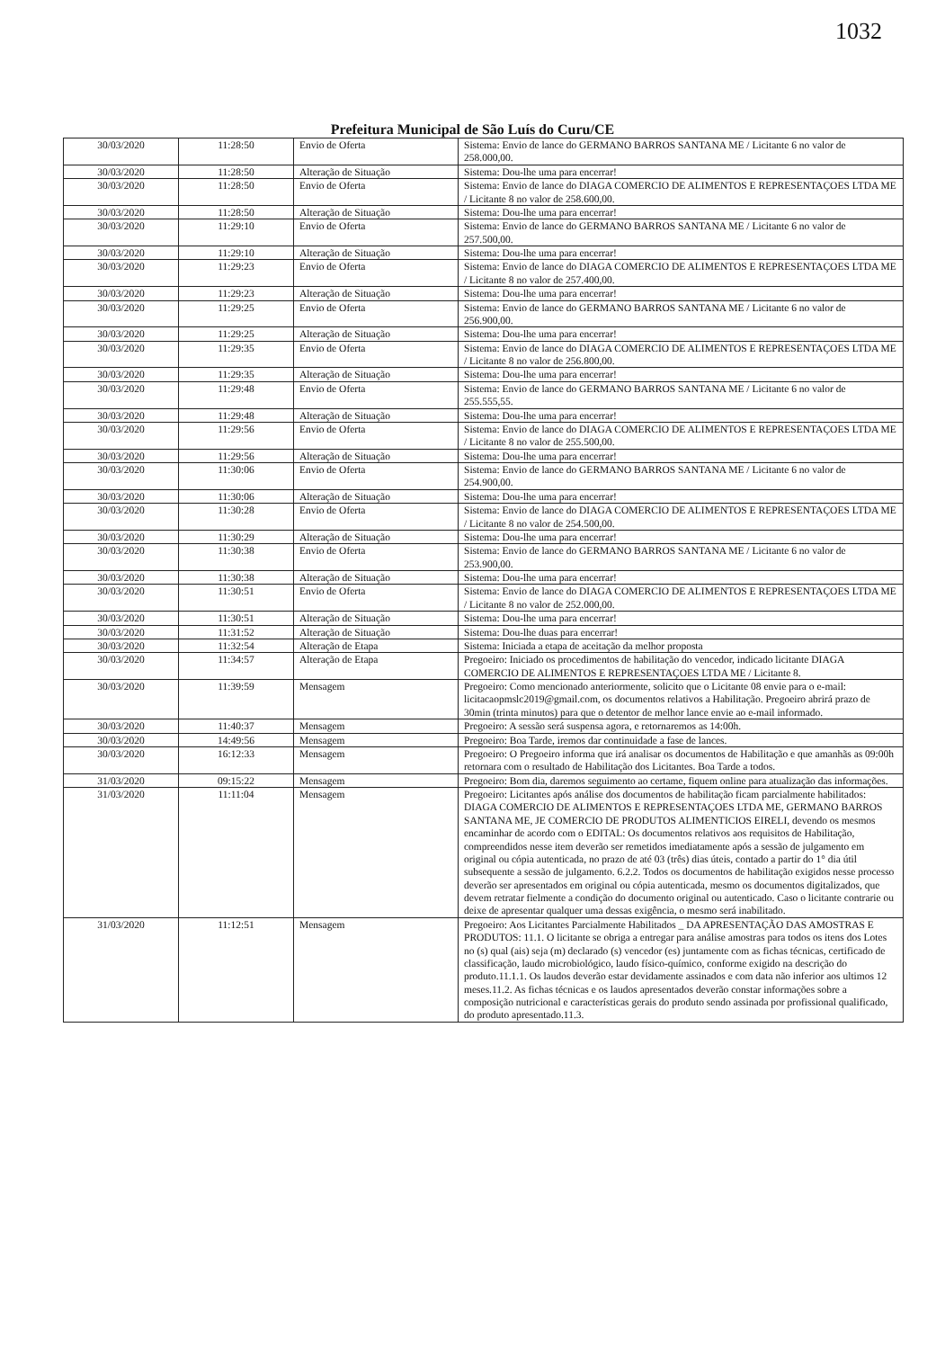1032
Prefeitura Municipal de São Luís do Curu/CE
| 30/03/2020 | 11:28:50 | Envio de Oferta | Sistema: Envio de lance do GERMANO BARROS SANTANA ME / Licitante 6 no valor de 258.000,00. |
| 30/03/2020 | 11:28:50 | Alteração de Situação | Sistema: Dou-lhe uma para encerrar! |
| 30/03/2020 | 11:28:50 | Envio de Oferta | Sistema: Envio de lance do DIAGA COMERCIO DE ALIMENTOS E REPRESENTAÇOES LTDA ME / Licitante 8 no valor de 258.600,00. |
| 30/03/2020 | 11:28:50 | Alteração de Situação | Sistema: Dou-lhe uma para encerrar! |
| 30/03/2020 | 11:29:10 | Envio de Oferta | Sistema: Envio de lance do GERMANO BARROS SANTANA ME / Licitante 6 no valor de 257.500,00. |
| 30/03/2020 | 11:29:10 | Alteração de Situação | Sistema: Dou-lhe uma para encerrar! |
| 30/03/2020 | 11:29:23 | Envio de Oferta | Sistema: Envio de lance do DIAGA COMERCIO DE ALIMENTOS E REPRESENTAÇOES LTDA ME / Licitante 8 no valor de 257.400,00. |
| 30/03/2020 | 11:29:23 | Alteração de Situação | Sistema: Dou-lhe uma para encerrar! |
| 30/03/2020 | 11:29:25 | Envio de Oferta | Sistema: Envio de lance do GERMANO BARROS SANTANA ME / Licitante 6 no valor de 256.900,00. |
| 30/03/2020 | 11:29:25 | Alteração de Situação | Sistema: Dou-lhe uma para encerrar! |
| 30/03/2020 | 11:29:35 | Envio de Oferta | Sistema: Envio de lance do DIAGA COMERCIO DE ALIMENTOS E REPRESENTAÇOES LTDA ME / Licitante 8 no valor de 256.800,00. |
| 30/03/2020 | 11:29:35 | Alteração de Situação | Sistema: Dou-lhe uma para encerrar! |
| 30/03/2020 | 11:29:48 | Envio de Oferta | Sistema: Envio de lance do GERMANO BARROS SANTANA ME / Licitante 6 no valor de 255.555,55. |
| 30/03/2020 | 11:29:48 | Alteração de Situação | Sistema: Dou-lhe uma para encerrar! |
| 30/03/2020 | 11:29:56 | Envio de Oferta | Sistema: Envio de lance do DIAGA COMERCIO DE ALIMENTOS E REPRESENTAÇOES LTDA ME / Licitante 8 no valor de 255.500,00. |
| 30/03/2020 | 11:29:56 | Alteração de Situação | Sistema: Dou-lhe uma para encerrar! |
| 30/03/2020 | 11:30:06 | Envio de Oferta | Sistema: Envio de lance do GERMANO BARROS SANTANA ME / Licitante 6 no valor de 254.900,00. |
| 30/03/2020 | 11:30:06 | Alteração de Situação | Sistema: Dou-lhe uma para encerrar! |
| 30/03/2020 | 11:30:28 | Envio de Oferta | Sistema: Envio de lance do DIAGA COMERCIO DE ALIMENTOS E REPRESENTAÇOES LTDA ME / Licitante 8 no valor de 254.500,00. |
| 30/03/2020 | 11:30:29 | Alteração de Situação | Sistema: Dou-lhe uma para encerrar! |
| 30/03/2020 | 11:30:38 | Envio de Oferta | Sistema: Envio de lance do GERMANO BARROS SANTANA ME / Licitante 6 no valor de 253.900,00. |
| 30/03/2020 | 11:30:38 | Alteração de Situação | Sistema: Dou-lhe uma para encerrar! |
| 30/03/2020 | 11:30:51 | Envio de Oferta | Sistema: Envio de lance do DIAGA COMERCIO DE ALIMENTOS E REPRESENTAÇOES LTDA ME / Licitante 8 no valor de 252.000,00. |
| 30/03/2020 | 11:30:51 | Alteração de Situação | Sistema: Dou-lhe uma para encerrar! |
| 30/03/2020 | 11:31:52 | Alteração de Situação | Sistema: Dou-lhe duas para encerrar! |
| 30/03/2020 | 11:32:54 | Alteração de Etapa | Sistema: Iniciada a etapa de aceitação da melhor proposta |
| 30/03/2020 | 11:34:57 | Alteração de Etapa | Pregoeiro: Iniciado os procedimentos de habilitação do vencedor, indicado licitante DIAGA COMERCIO DE ALIMENTOS E REPRESENTAÇOES LTDA ME / Licitante 8. |
| 30/03/2020 | 11:39:59 | Mensagem | Pregoeiro: Como mencionado anteriormente, solicito que o Licitante 08 envie para o e-mail: licitacaopmslc2019@gmail.com, os documentos relativos a Habilitação. Pregoeiro abrirá prazo de 30min (trinta minutos) para que o detentor de melhor lance envie ao e-mail informado. |
| 30/03/2020 | 11:40:37 | Mensagem | Pregoeiro: A sessão será suspensa agora, e retornaremos as 14:00h. |
| 30/03/2020 | 14:49:56 | Mensagem | Pregoeiro: Boa Tarde, iremos dar continuidade a fase de lances. |
| 30/03/2020 | 16:12:33 | Mensagem | Pregoeiro: O Pregoeiro informa que irá analisar os documentos de Habilitação e que amanhãs as 09:00h retornara com o resultado de Habilitação dos Licitantes. Boa Tarde a todos. |
| 31/03/2020 | 09:15:22 | Mensagem | Pregoeiro: Bom dia, daremos seguimento ao certame, fiquem online para atualização das informações. |
| 31/03/2020 | 11:11:04 | Mensagem | Pregoeiro: Licitantes após análise dos documentos de habilitação ficam parcialmente habilitados: DIAGA COMERCIO DE ALIMENTOS E REPRESENTAÇOES LTDA ME, GERMANO BARROS SANTANA ME, JE COMERCIO DE PRODUTOS ALIMENTICIOS EIRELI, devendo os mesmos encaminhar de acordo com o EDITAL: Os documentos relativos aos requisitos de Habilitação, compreendidos nesse item deverão ser remetidos imediatamente após a sessão de julgamento em original ou cópia autenticada, no prazo de até 03 (três) dias úteis, contado a partir do 1° dia útil subsequente a sessão de julgamento. 6.2.2. Todos os documentos de habilitação exigidos nesse processo deverão ser apresentados em original ou cópia autenticada, mesmo os documentos digitalizados, que devem retratar fielmente a condição do documento original ou autenticado. Caso o licitante contrarie ou deixe de apresentar qualquer uma dessas exigência, o mesmo será inabilitado. |
| 31/03/2020 | 11:12:51 | Mensagem | Pregoeiro: Aos Licitantes Parcialmente Habilitados _ DA APRESENTAÇÃO DAS AMOSTRAS E PRODUTOS: 11.1. O licitante se obriga a entregar para análise amostras para todos os itens dos Lotes no (s) qual (ais) seja (m) declarado (s) vencedor (es) juntamente com as fichas técnicas, certificado de classificação, laudo microbiológico, laudo físico-químico, conforme exigido na descrição do produto.11.1.1. Os laudos deverão estar devidamente assinados e com data não inferior aos ultimos 12 meses.11.2. As fichas técnicas e os laudos apresentados deverão constar informações sobre a composição nutricional e características gerais do produto sendo assinada por profissional qualificado, do produto apresentado.11.3. |